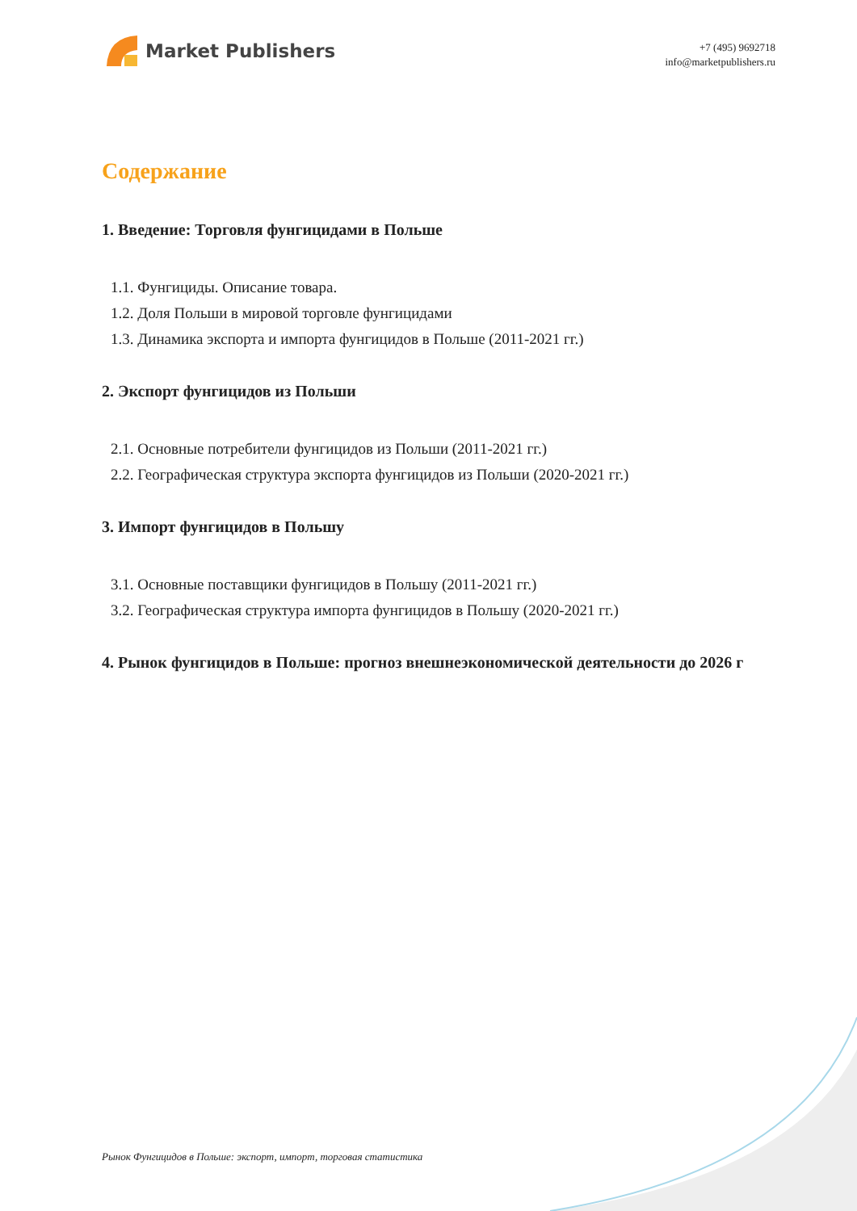Market Publishers
+7 (495) 9692718
info@marketpublishers.ru
Содержание
1. Введение: Торговля фунгицидами в Польше
1.1. Фунгициды. Описание товара.
1.2. Доля Польши в мировой торговле фунгицидами
1.3. Динамика экспорта и импорта фунгицидов в Польше (2011-2021 гг.)
2. Экспорт фунгицидов из Польши
2.1. Основные потребители фунгицидов из Польши (2011-2021 гг.)
2.2. Географическая структура экспорта фунгицидов из Польши (2020-2021 гг.)
3. Импорт фунгицидов в Польшу
3.1. Основные поставщики фунгицидов в Польшу (2011-2021 гг.)
3.2. Географическая структура импорта фунгицидов в Польшу (2020-2021 гг.)
4. Рынок фунгицидов в Польше: прогноз внешнеэкономической деятельности до 2026 г
Рынок Фунгицидов в Польше: экспорт, импорт, торговая статистика